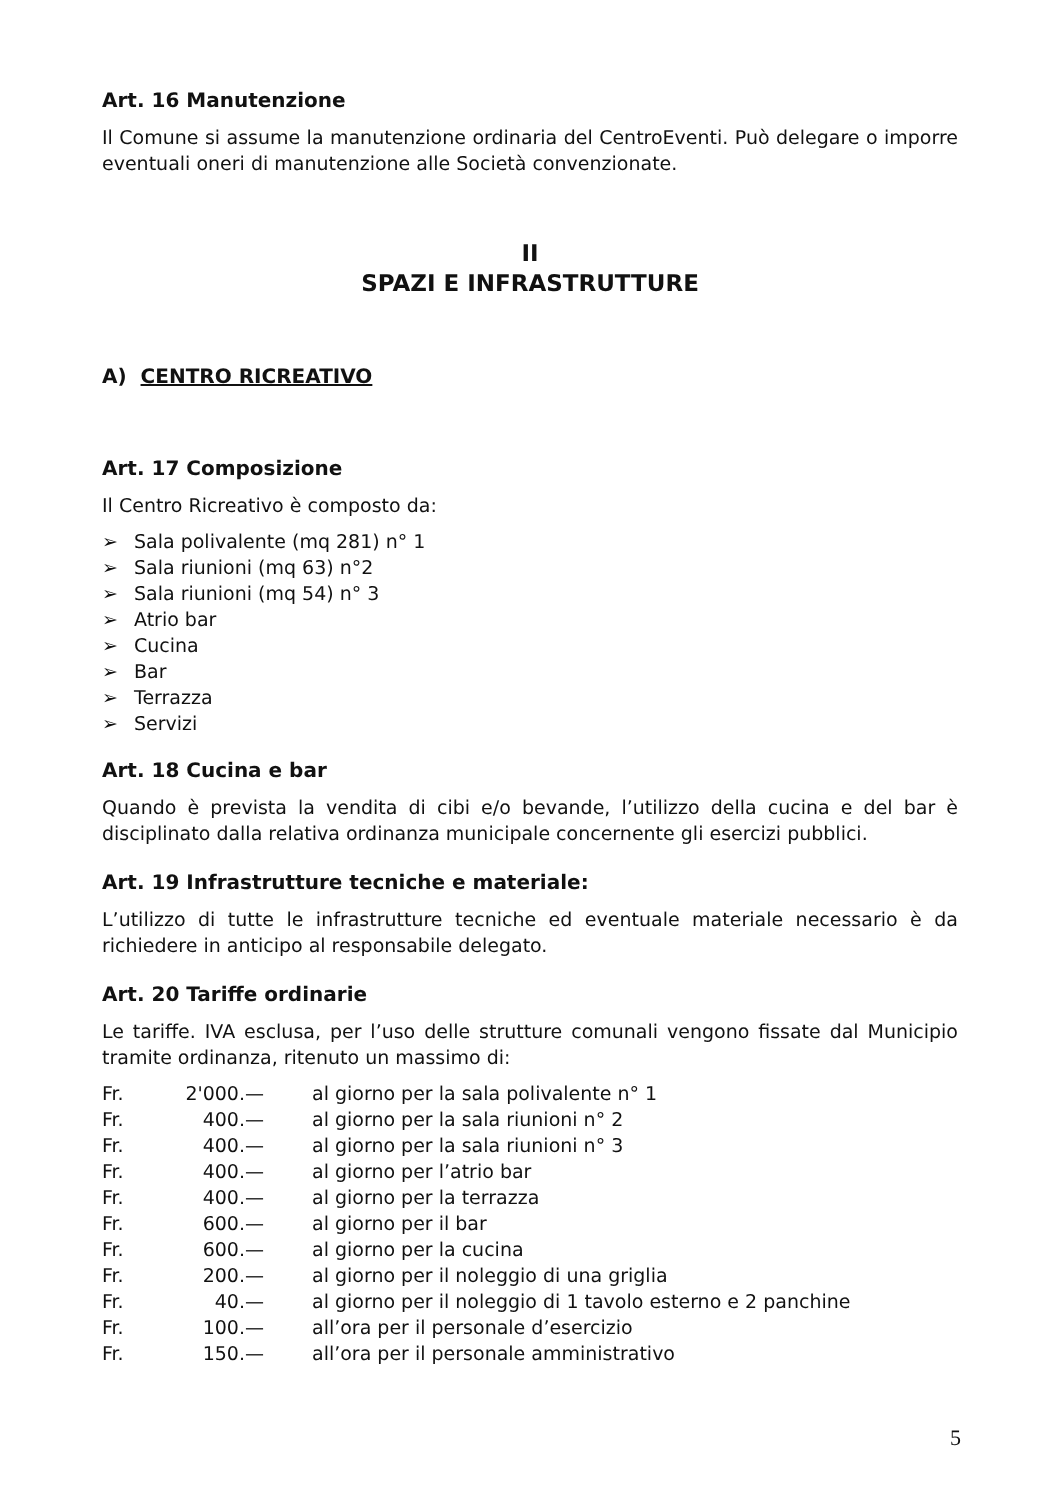Art. 16 Manutenzione
Il Comune si assume la manutenzione ordinaria del CentroEventi. Può delegare o imporre eventuali oneri di manutenzione alle Società convenzionate.
II
SPAZI E INFRASTRUTTURE
A) CENTRO RICREATIVO
Art. 17 Composizione
Il Centro Ricreativo è composto da:
➢ Sala polivalente (mq 281) n° 1
➢ Sala riunioni (mq 63) n°2
➢ Sala riunioni (mq 54) n° 3
➢ Atrio bar
➢ Cucina
➢ Bar
➢ Terrazza
➢ Servizi
Art. 18 Cucina e bar
Quando è prevista la vendita di cibi e/o bevande, l’utilizzo della cucina e del bar è disciplinato dalla relativa ordinanza municipale concernente gli esercizi pubblici.
Art. 19 Infrastrutture tecniche e materiale:
L’utilizzo di tutte le infrastrutture tecniche ed eventuale materiale necessario è da richiedere in anticipo al responsabile delegato.
Art. 20 Tariffe ordinarie
Le tariffe. IVA esclusa, per l’uso delle strutture comunali vengono fissate dal Municipio tramite ordinanza, ritenuto un massimo di:
| Fr. | 2'000.— | al giorno per la sala polivalente n° 1 |
| Fr. | 400.— | al giorno per la sala riunioni n° 2 |
| Fr. | 400.— | al giorno per la sala riunioni n° 3 |
| Fr. | 400.— | al giorno per l’atrio bar |
| Fr. | 400.— | al giorno per la terrazza |
| Fr. | 600.— | al giorno per il bar |
| Fr. | 600.— | al giorno per la cucina |
| Fr. | 200.— | al giorno per il noleggio di una griglia |
| Fr. | 40.— | al giorno per il noleggio di 1 tavolo esterno e 2 panchine |
| Fr. | 100.— | all’ora per il personale d’esercizio |
| Fr. | 150.— | all’ora per il personale amministrativo |
5